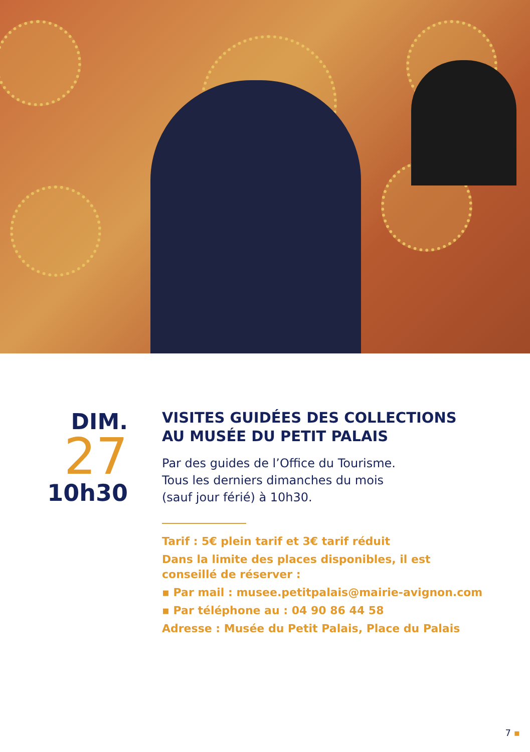DIM.
27
10h30
VISITES GUIDÉES DES COLLECTIONS
AU MUSÉE DU PETIT PALAIS
Par des guides de l’Office du Tourisme.
Tous les derniers dimanches du mois
(sauf jour férié) à 10h30.
Tarif : 5€ plein tarif et 3€ tarif réduit
Dans la limite des places disponibles, il est conseillé de réserver :
▪ Par mail : musee.petitpalais@mairie-avignon.com
▪ Par téléphone au : 04 90 86 44 58
Adresse : Musée du Petit Palais, Place du Palais
7 ▪